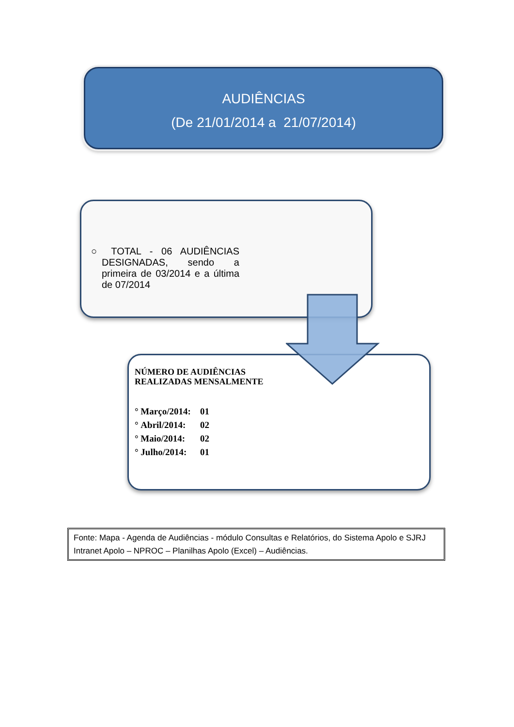AUDIÊNCIAS
(De 21/01/2014 a 21/07/2014)
○ TOTAL - 06 AUDIÊNCIAS DESIGNADAS, sendo a primeira de 03/2014 e a última de 07/2014
NÚMERO DE AUDIÊNCIAS
REALIZADAS MENSALMENTE
° Março/2014: 01
° Abril/2014: 02
° Maio/2014: 02
° Julho/2014: 01
Fonte: Mapa - Agenda de Audiências - módulo Consultas e Relatórios, do Sistema Apolo e SJRJ Intranet Apolo – NPROC – Planilhas Apolo (Excel) – Audiências.